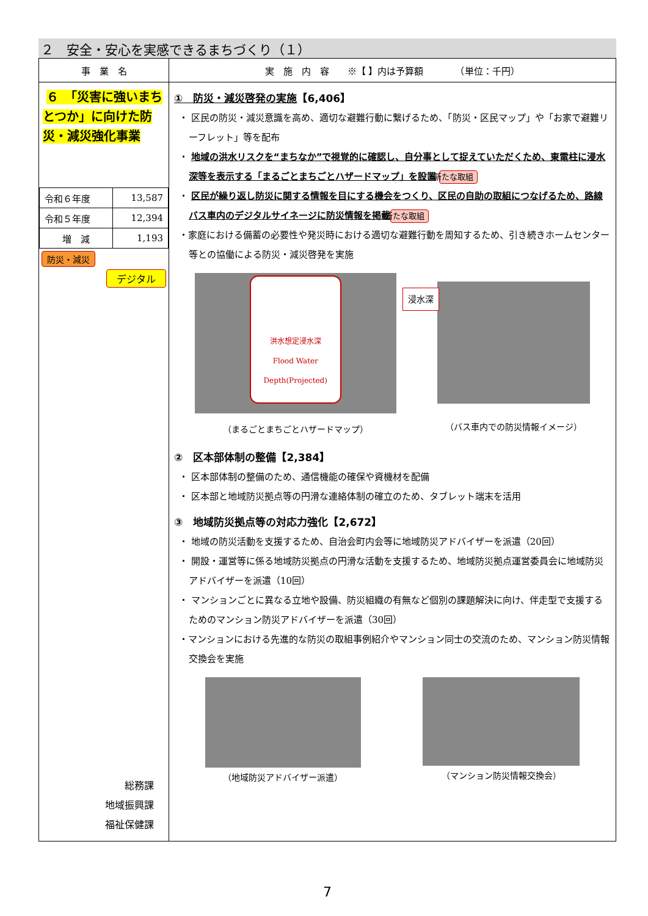２　安全・安心を実感できるまちづくり（１）
| 事 業 名 | 実 施 内 容 ※【 】内は予算額 （単位：千円） |
| --- | --- |
| ６ 「災害に強いまちとつか」に向けた防災・減災強化事業 / 令和６年度 / 13,587 / / 令和５年度 / 12,394 / / 増 減 / 1,193 / 防災・減災 デジタル 総務課 地域振興課 福祉保健課 | ① 防災・減災啓発の実施 【6,406】 ・ 区民の防災・減災意識を高め、適切な避難行動に繋げるため、「防災・区民マップ」や「お家で避難リーフレット」等を配布 ・ 地域の洪水リスクを“まちなか”で視覚的に確認し、自分事として捉えていただくため、東電柱に浸水深等を表示する「まるごとまちごとハザードマップ」を設置 新たな取組 ・ 区民が繰り返し防災に関する情報を目にする機会をつくり、区民の自助の取組につなげるため、路線バス車内のデジタルサイネージに防災情報を掲載 新たな取組 ・家庭における備蓄の必要性や発災時における適切な避難行動を周知するため、引き続きホームセンター等との協働による防災・減災啓発を実施 洪水想定浸水深 Flood Water Depth(Projected) 浸水深 （まるごとまちごとハザードマップ） （バス車内での防災情報イメージ） ② 区本部体制の整備【2,384】 ・ 区本部体制の整備のため、通信機能の確保や資機材を配備 ・ 区本部と地域防災拠点等の円滑な連絡体制の確立のため、タブレット端末を活用 ③ 地域防災拠点等の対応力強化【2,672】 ・ 地域の防災活動を支援するため、自治会町内会等に地域防災アドバイザーを派遣（20回） ・ 開設・運営等に係る地域防災拠点の円滑な活動を支援するため、地域防災拠点運営委員会に地域防災アドバイザーを派遣（10回） ・ マンションごとに異なる立地や設備、防災組織の有無など個別の課題解決に向け、伴走型で支援するためのマンション防災アドバイザーを派遣（30回） ・マンションにおける先進的な防災の取組事例紹介やマンション同士の交流のため、マンション防災情報交換会を実施 （地域防災アドバイザー派遣） （マンション防災情報交換会） |
7